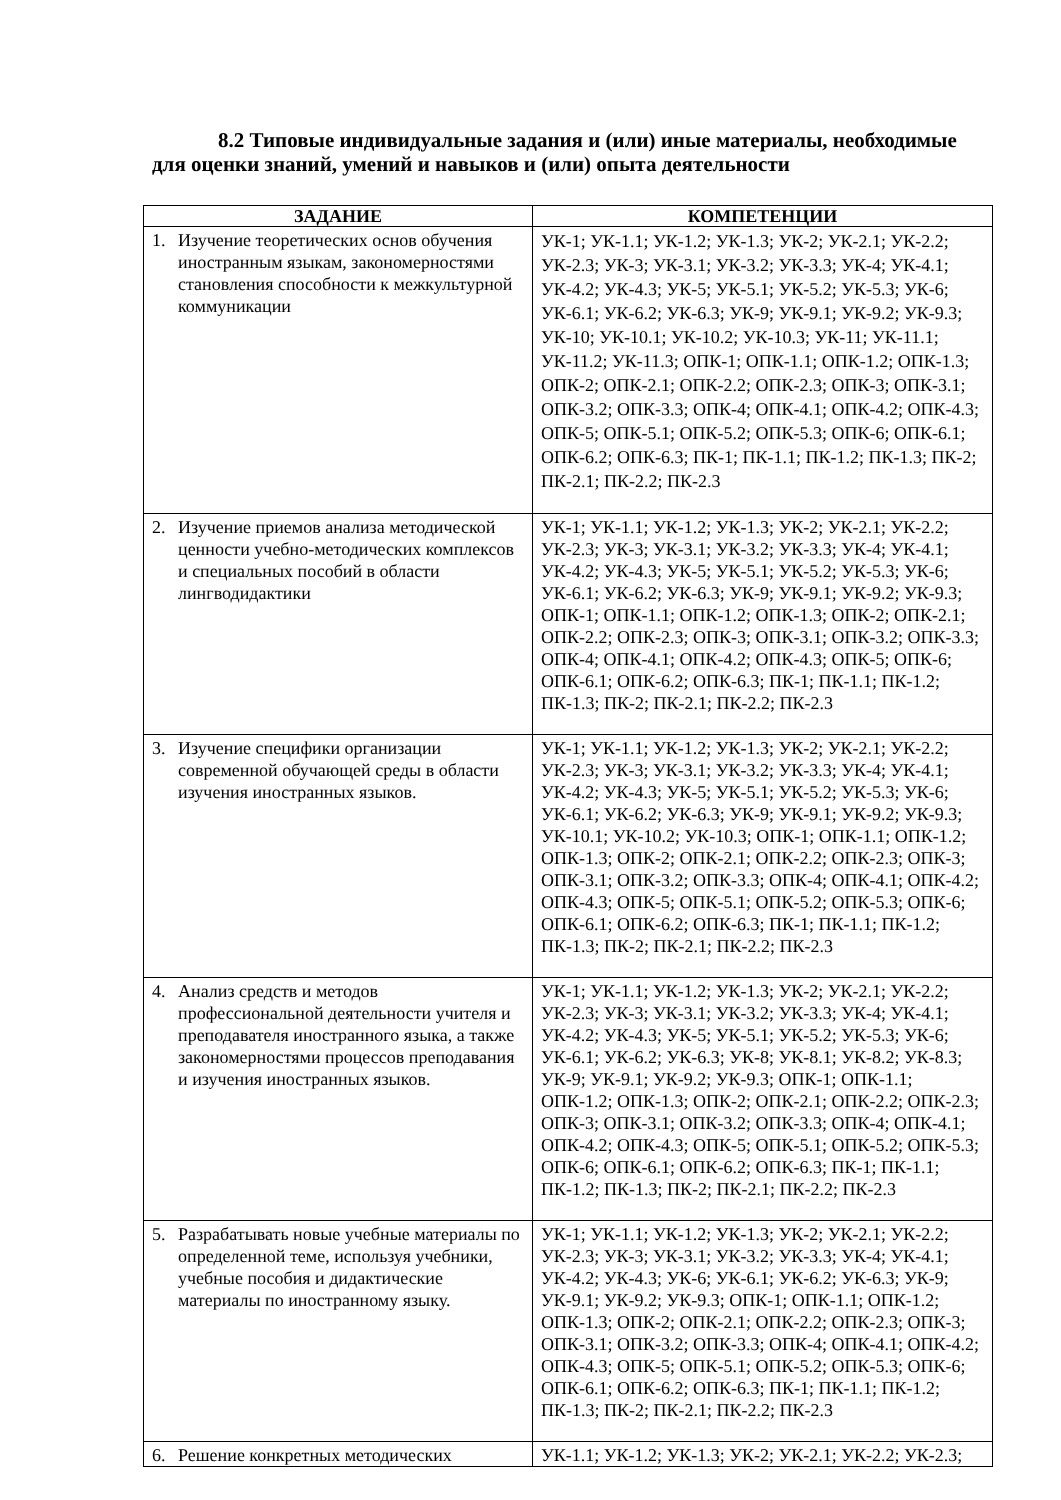8.2 Типовые индивидуальные задания и (или) иные материалы, необходимые для оценки знаний, умений и навыков и (или) опыта деятельности
| ЗАДАНИЕ | КОМПЕТЕНЦИИ |
| --- | --- |
| 1. Изучение теоретических основ обучения иностранным языкам, закономерностями становления способности к межкультурной коммуникации | УК-1; УК-1.1; УК-1.2; УК-1.3; УК-2; УК-2.1; УК-2.2; УК-2.3; УК-3; УК-3.1; УК-3.2; УК-3.3; УК-4; УК-4.1; УК-4.2; УК-4.3; УК-5; УК-5.1; УК-5.2; УК-5.3; УК-6; УК-6.1; УК-6.2; УК-6.3; УК-9; УК-9.1; УК-9.2; УК-9.3; УК-10; УК-10.1; УК-10.2; УК-10.3; УК-11; УК-11.1; УК-11.2; УК-11.3; ОПК-1; ОПК-1.1; ОПК-1.2; ОПК-1.3; ОПК-2; ОПК-2.1; ОПК-2.2; ОПК-2.3; ОПК-3; ОПК-3.1; ОПК-3.2; ОПК-3.3; ОПК-4; ОПК-4.1; ОПК-4.2; ОПК-4.3; ОПК-5; ОПК-5.1; ОПК-5.2; ОПК-5.3; ОПК-6; ОПК-6.1; ОПК-6.2; ОПК-6.3; ПК-1; ПК-1.1; ПК-1.2; ПК-1.3; ПК-2; ПК-2.1; ПК-2.2; ПК-2.3 |
| 2. Изучение приемов анализа методической ценности учебно-методических комплексов и специальных пособий в области лингводидактики | УК-1; УК-1.1; УК-1.2; УК-1.3; УК-2; УК-2.1; УК-2.2; УК-2.3; УК-3; УК-3.1; УК-3.2; УК-3.3; УК-4; УК-4.1; УК-4.2; УК-4.3; УК-5; УК-5.1; УК-5.2; УК-5.3; УК-6; УК-6.1; УК-6.2; УК-6.3; УК-9; УК-9.1; УК-9.2; УК-9.3; ОПК-1; ОПК-1.1; ОПК-1.2; ОПК-1.3; ОПК-2; ОПК-2.1; ОПК-2.2; ОПК-2.3; ОПК-3; ОПК-3.1; ОПК-3.2; ОПК-3.3; ОПК-4; ОПК-4.1; ОПК-4.2; ОПК-4.3; ОПК-5; ОПК-6; ОПК-6.1; ОПК-6.2; ОПК-6.3; ПК-1; ПК-1.1; ПК-1.2; ПК-1.3; ПК-2; ПК-2.1; ПК-2.2; ПК-2.3 |
| 3. Изучение специфики организации современной обучающей среды в области изучения иностранных языков. | УК-1; УК-1.1; УК-1.2; УК-1.3; УК-2; УК-2.1; УК-2.2; УК-2.3; УК-3; УК-3.1; УК-3.2; УК-3.3; УК-4; УК-4.1; УК-4.2; УК-4.3; УК-5; УК-5.1; УК-5.2; УК-5.3; УК-6; УК-6.1; УК-6.2; УК-6.3; УК-9; УК-9.1; УК-9.2; УК-9.3; УК-10.1; УК-10.2; УК-10.3; ОПК-1; ОПК-1.1; ОПК-1.2; ОПК-1.3; ОПК-2; ОПК-2.1; ОПК-2.2; ОПК-2.3; ОПК-3; ОПК-3.1; ОПК-3.2; ОПК-3.3; ОПК-4; ОПК-4.1; ОПК-4.2; ОПК-4.3; ОПК-5; ОПК-5.1; ОПК-5.2; ОПК-5.3; ОПК-6; ОПК-6.1; ОПК-6.2; ОПК-6.3; ПК-1; ПК-1.1; ПК-1.2; ПК-1.3; ПК-2; ПК-2.1; ПК-2.2; ПК-2.3 |
| 4. Анализ средств и методов профессиональной деятельности учителя и преподавателя иностранного языка, а также закономерностями процессов преподавания и изучения иностранных языков. | УК-1; УК-1.1; УК-1.2; УК-1.3; УК-2; УК-2.1; УК-2.2; УК-2.3; УК-3; УК-3.1; УК-3.2; УК-3.3; УК-4; УК-4.1; УК-4.2; УК-4.3; УК-5; УК-5.1; УК-5.2; УК-5.3; УК-6; УК-6.1; УК-6.2; УК-6.3; УК-8; УК-8.1; УК-8.2; УК-8.3; УК-9; УК-9.1; УК-9.2; УК-9.3; ОПК-1; ОПК-1.1; ОПК-1.2; ОПК-1.3; ОПК-2; ОПК-2.1; ОПК-2.2; ОПК-2.3; ОПК-3; ОПК-3.1; ОПК-3.2; ОПК-3.3; ОПК-4; ОПК-4.1; ОПК-4.2; ОПК-4.3; ОПК-5; ОПК-5.1; ОПК-5.2; ОПК-5.3; ОПК-6; ОПК-6.1; ОПК-6.2; ОПК-6.3; ПК-1; ПК-1.1; ПК-1.2; ПК-1.3; ПК-2; ПК-2.1; ПК-2.2; ПК-2.3 |
| 5. Разрабатывать новые учебные материалы по определенной теме, используя учебники, учебные пособия и дидактические материалы по иностранному языку. | УК-1; УК-1.1; УК-1.2; УК-1.3; УК-2; УК-2.1; УК-2.2; УК-2.3; УК-3; УК-3.1; УК-3.2; УК-3.3; УК-4; УК-4.1; УК-4.2; УК-4.3; УК-6; УК-6.1; УК-6.2; УК-6.3; УК-9; УК-9.1; УК-9.2; УК-9.3; ОПК-1; ОПК-1.1; ОПК-1.2; ОПК-1.3; ОПК-2; ОПК-2.1; ОПК-2.2; ОПК-2.3; ОПК-3; ОПК-3.1; ОПК-3.2; ОПК-3.3; ОПК-4; ОПК-4.1; ОПК-4.2; ОПК-4.3; ОПК-5; ОПК-5.1; ОПК-5.2; ОПК-5.3; ОПК-6; ОПК-6.1; ОПК-6.2; ОПК-6.3; ПК-1; ПК-1.1; ПК-1.2; ПК-1.3; ПК-2; ПК-2.1; ПК-2.2; ПК-2.3 |
| 6. Решение конкретных методических | УК-1.1; УК-1.2; УК-1.3; УК-2; УК-2.1; УК-2.2; УК-2.3; |